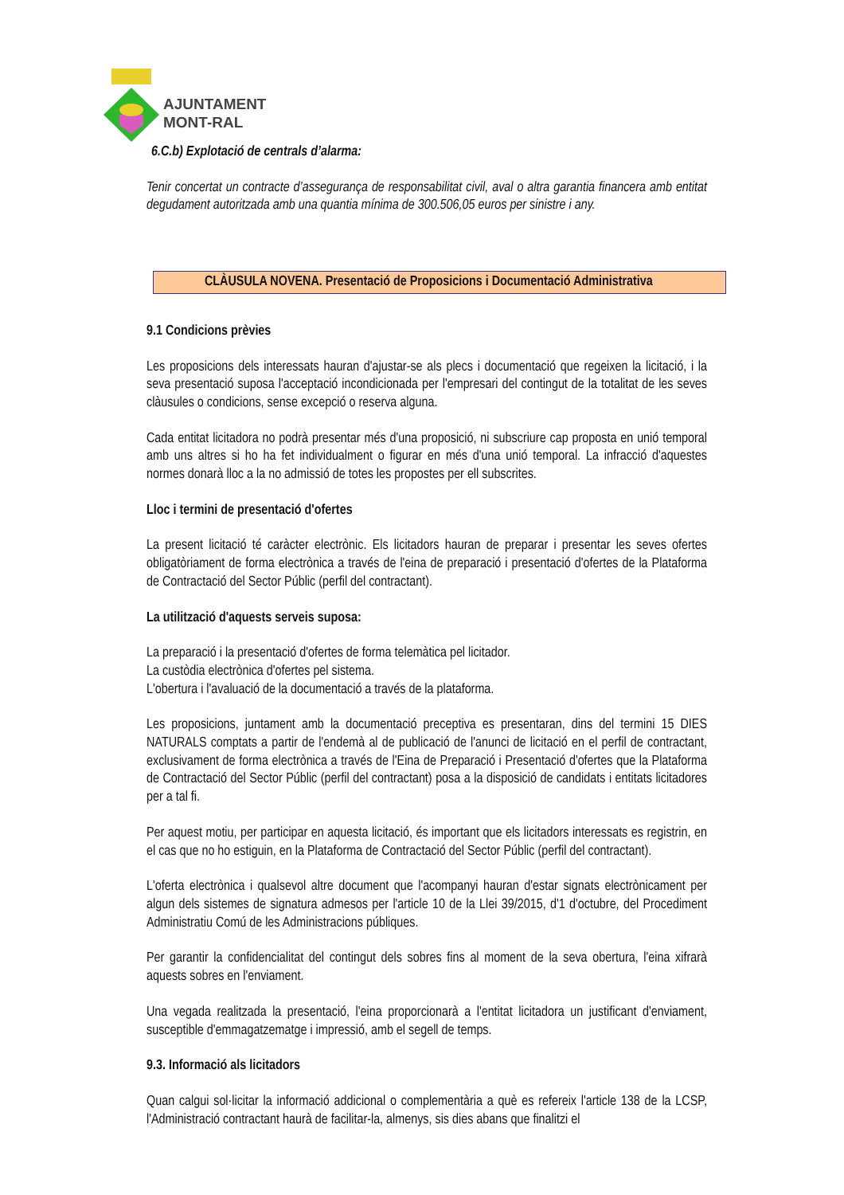AJUNTAMENT
MONT-RAL
6.C.b) Explotació de centrals d’alarma:
Tenir concertat un contracte d’assegurança de responsabilitat civil, aval o altra garantia financera amb entitat degudament autoritzada amb una quantia mínima de 300.506,05 euros per sinistre i any.
CLÀUSULA NOVENA. Presentació de Proposicions i Documentació Administrativa
9.1 Condicions prèvies
Les proposicions dels interessats hauran d'ajustar-se als plecs i documentació que regeixen la licitació, i la seva presentació suposa l'acceptació incondicionada per l'empresari del contingut de la totalitat de les seves clàusules o condicions, sense excepció o reserva alguna.
Cada entitat licitadora no podrà presentar més d'una proposició, ni subscriure cap proposta en unió temporal amb uns altres si ho ha fet individualment o figurar en més d'una unió temporal. La infracció d'aquestes normes donarà lloc a la no admissió de totes les propostes per ell subscrites.
Lloc i termini de presentació d'ofertes
La present licitació té caràcter electrònic. Els licitadors hauran de preparar i presentar les seves ofertes obligatòriament de forma electrònica a través de l'eina de preparació i presentació d'ofertes de la Plataforma de Contractació del Sector Públic (perfil del contractant).
La utilització d'aquests serveis suposa:
La preparació i la presentació d'ofertes de forma telemàtica pel licitador.
La custòdia electrònica d'ofertes pel sistema.
L'obertura i l'avaluació de la documentació a través de la plataforma.
Les proposicions, juntament amb la documentació preceptiva es presentaran, dins del termini 15 DIES NATURALS comptats a partir de l'endemà al de publicació de l'anunci de licitació en el perfil de contractant, exclusivament de forma electrònica a través de l'Eina de Preparació i Presentació d'ofertes que la Plataforma de Contractació del Sector Públic (perfil del contractant) posa a la disposició de candidats i entitats licitadores per a tal fi.
Per aquest motiu, per participar en aquesta licitació, és important que els licitadors interessats es registrin, en el cas que no ho estiguin, en la Plataforma de Contractació del Sector Públic (perfil del contractant).
L'oferta electrònica i qualsevol altre document que l'acompanyi hauran d'estar signats electrònicament per algun dels sistemes de signatura admesos per l'article 10 de la Llei 39/2015, d'1 d'octubre, del Procediment Administratiu Comú de les Administracions públiques.
Per garantir la confidencialitat del contingut dels sobres fins al moment de la seva obertura, l'eina xifrarà aquests sobres en l'enviament.
Una vegada realitzada la presentació, l'eina proporcionarà a l'entitat licitadora un justificant d'enviament, susceptible d'emmagatzematge i impressió, amb el segell de temps.
9.3. Informació als licitadors
Quan calgui sol·licitar la informació addicional o complementària a què es refereix l'article 138 de la LCSP, l'Administració contractant haurà de facilitar-la, almenys, sis dies abans que finalitzi el